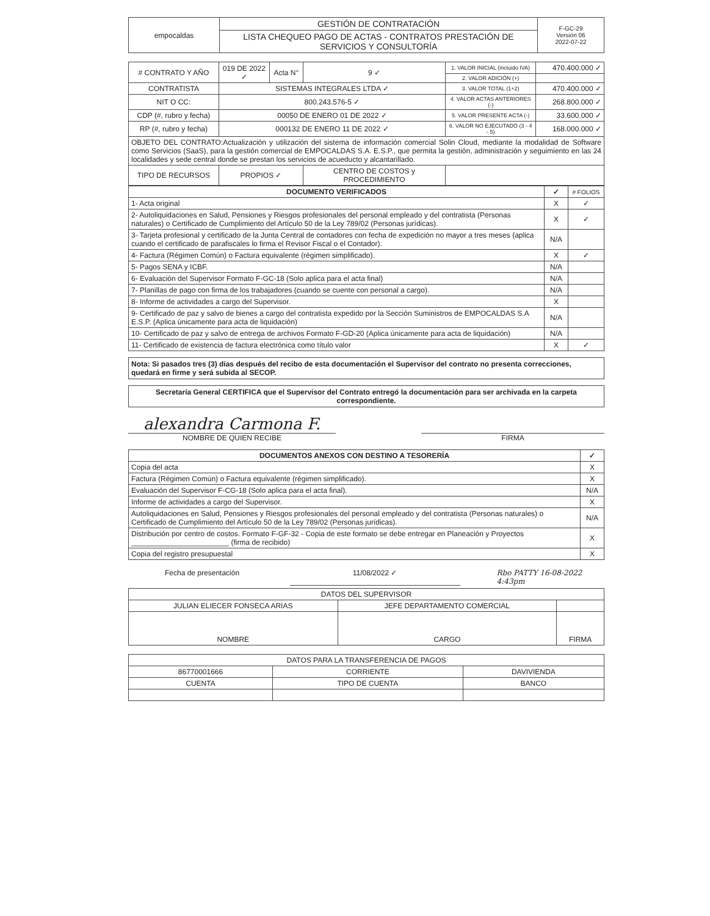| empocaldas | GESTIÓN DE CONTRATACIÓN | F-GC-29 Versión 06 2022-07-22 |
| | LISTA CHEQUEO PAGO DE ACTAS - CONTRATOS PRESTACIÓN DE SERVICIOS Y CONSULTORÍA | |
| # CONTRATO Y AÑO | 019 DE 2022 ✓ | Acta N° | 9 ✓ | 1. VALOR INICIAL (incluido IVA) | 470.400.000 ✓ |
| | | | | 2. VALOR ADICIÓN (+) | |
| CONTRATISTA | SISTEMAS INTEGRALES LTDA ✓ | | | 3. VALOR TOTAL (1+2) | 470.400.000 ✓ |
| NIT O CC: | 800.243.576-5 ✓ | | | 4. VALOR ACTAS ANTERIORES (-) | 268.800.000 ✓ |
| CDP (#, rubro y fecha) | 00050 DE ENERO 01 DE 2022 ✓ | | | 5. VALOR PRESENTE ACTA (-) | 33.600.000 ✓ |
| RP (#, rubro y fecha) | 000132 DE ENERO 11 DE 2022 ✓ | | | 6. VALOR NO EJECUTADO (3 - 4 - 5) | 168.000.000 ✓ |
| OBJETO DEL CONTRATO:Actualización y utilización del sistema de información comercial Solin Cloud, mediante la modalidad de Software como Servicios (SaaS), para la gestión comercial de EMPOCALDAS S.A. E.S.P., que permita la gestión, administración y seguimiento en las 24 localidades y sede central donde se prestan los servicios de acueducto y alcantarillado. | | | | | |
| TIPO DE RECURSOS | PROPIOS ✓ | | CENTRO DE COSTOS y PROCEDIMIENTO | | |
| DOCUMENTO VERIFICADOS | ✓ | # FOLIOS |
| --- | --- | --- |
| 1- Acta original | X | ✓ |
| 2- Autoliquidaciones en Salud, Pensiones y Riesgos profesionales del personal empleado y del contratista (Personas naturales) o Certificado de Cumplimiento del Artículo 50 de la Ley 789/02 (Personas jurídicas). | X | ✓ |
| 3- Tarjeta profesional y certificado de la Junta Central de contadores con fecha de expedición no mayor a tres meses (aplica cuando el certificado de parafiscales lo firma el Revisor Fiscal o el Contador). | N/A | |
| 4- Factura (Régimen Común) o Factura equivalente (régimen simplificado). | X | ✓ |
| 5- Pagos SENA y ICBF. | N/A | |
| 6- Evaluación del Supervisor Formato F-GC-18 (Solo aplica para el acta final) | N/A | |
| 7- Planillas de pago con firma de los trabajadores (cuando se cuente con personal a cargo). | N/A | |
| 8- Informe de actividades a cargo del Supervisor. | X | |
| 9- Certificado de paz y salvo de bienes a cargo del contratista expedido por la Sección Suministros de EMPOCALDAS S.A E.S.P. (Aplica únicamente para acta de liquidación) | N/A | |
| 10- Certificado de paz y salvo de entrega de archivos Formato F-GD-20 (Aplica únicamente para acta de liquidación) | N/A | |
| 11- Certificado de existencia de factura electrónica como título valor | X | ✓ |
Nota: Si pasados tres (3) días después del recibo de esta documentación el Supervisor del contrato no presenta correcciones, quedará en firme y será subida al SECOP.
Secretaría General CERTIFICA que el Supervisor del Contrato entregó la documentación para ser archivada en la carpeta correspondiente.
alexandra Carmona F.
NOMBRE DE QUIEN RECIBE
FIRMA
| DOCUMENTOS ANEXOS CON DESTINO A TESORERÍA | ✓ |
| --- | --- |
| Copia del acta | X |
| Factura (Régimen Común) o Factura equivalente (régimen simplificado). | X |
| Evaluación del Supervisor F-CG-18 (Solo aplica para el acta final). | N/A |
| Informe de actividades a cargo del Supervisor. | X |
| Autoliquidaciones en Salud, Pensiones y Riesgos profesionales del personal empleado y del contratista (Personas naturales) o Certificado de Cumplimiento del Artículo 50 de la Ley 789/02 (Personas jurídicas). | N/A |
| Distribución por centro de costos. Formato F-GF-32 - Copia de este formato se debe entregar en Planeación y Proyectos ________________________ (firma de recibido) | X |
| Copia del registro presupuestal | X |
Fecha de presentación 11/08/2022 ✓ Rbo PATTY 16-08-2022 4:43pm
| DATOS DEL SUPERVISOR | | |
| JULIAN ELIECER FONSECA ARIAS | JEFE DEPARTAMENTO COMERCIAL | |
| NOMBRE | CARGO | FIRMA |
| DATOS PARA LA TRANSFERENCIA DE PAGOS | | |
| 86770001666 | CORRIENTE | DAVIVIENDA |
| CUENTA | TIPO DE CUENTA | BANCO |